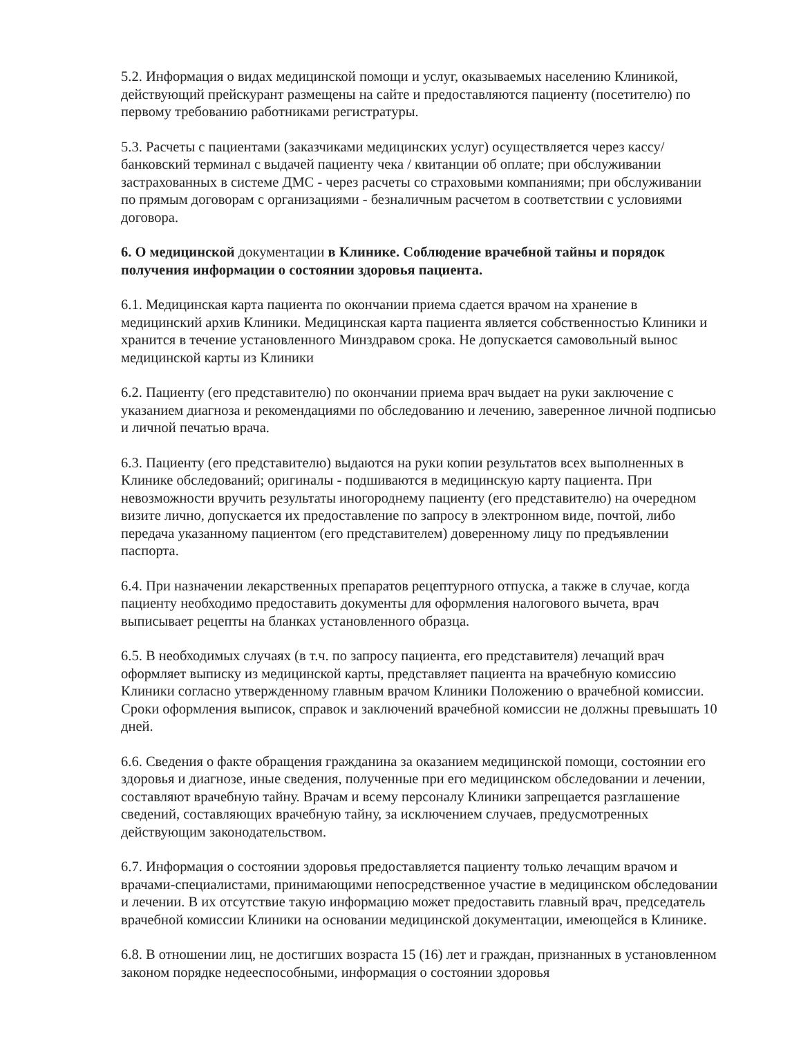5.2. Информация о видах медицинской помощи и услуг, оказываемых населению Клиникой, действующий прейскурант размещены на сайте и предоставляются пациенту (посетителю) по первому требованию работниками регистратуры.
5.3. Расчеты с пациентами (заказчиками медицинских услуг) осуществляется через кассу/банковский терминал с выдачей пациенту чека / квитанции об оплате; при обслуживании застрахованных в системе ДМС - через расчеты со страховыми компаниями; при обслуживании по прямым договорам с организациями - безналичным расчетом в соответствии с условиями договора.
6. О медицинской документации в Клинике. Соблюдение врачебной тайны и порядок получения информации о состоянии здоровья пациента.
6.1. Медицинская карта пациента по окончании приема сдается врачом на хранение в медицинский архив Клиники. Медицинская карта пациента является собственностью Клиники и хранится в течение установленного Минздравом срока. Не допускается самовольный вынос медицинской карты из Клиники
6.2. Пациенту (его представителю) по окончании приема врач выдает на руки заключение с указанием диагноза и рекомендациями по обследованию и лечению, заверенное личной подписью и личной печатью врача.
6.3. Пациенту (его представителю) выдаются на руки копии результатов всех выполненных в Клинике обследований; оригиналы - подшиваются в медицинскую карту пациента. При невозможности вручить результаты иногороднему пациенту (его представителю) на очередном визите лично, допускается их предоставление по запросу в электронном виде, почтой, либо передача указанному пациентом (его представителем) доверенному лицу по предъявлении паспорта.
6.4. При назначении лекарственных препаратов рецептурного отпуска, а также в случае, когда пациенту необходимо предоставить документы для оформления налогового вычета, врач выписывает рецепты на бланках установленного образца.
6.5. В необходимых случаях (в т.ч. по запросу пациента, его представителя) лечащий врач оформляет выписку из медицинской карты, представляет пациента на врачебную комиссию Клиники согласно утвержденному главным врачом Клиники Положению о врачебной комиссии. Сроки оформления выписок, справок и заключений врачебной комиссии не должны превышать 10 дней.
6.6. Сведения о факте обращения гражданина за оказанием медицинской помощи, состоянии его здоровья и диагнозе, иные сведения, полученные при его медицинском обследовании и лечении, составляют врачебную тайну. Врачам и всему персоналу Клиники запрещается разглашение сведений, составляющих врачебную тайну, за исключением случаев, предусмотренных действующим законодательством.
6.7. Информация о состоянии здоровья предоставляется пациенту только лечащим врачом и врачами-специалистами, принимающими непосредственное участие в медицинском обследовании и лечении. В их отсутствие такую информацию может предоставить главный врач, председатель врачебной комиссии Клиники на основании медицинской документации, имеющейся в Клинике.
6.8. В отношении лиц, не достигших возраста 15 (16) лет и граждан, признанных в установленном законом порядке недееспособными, информация о состоянии здоровья